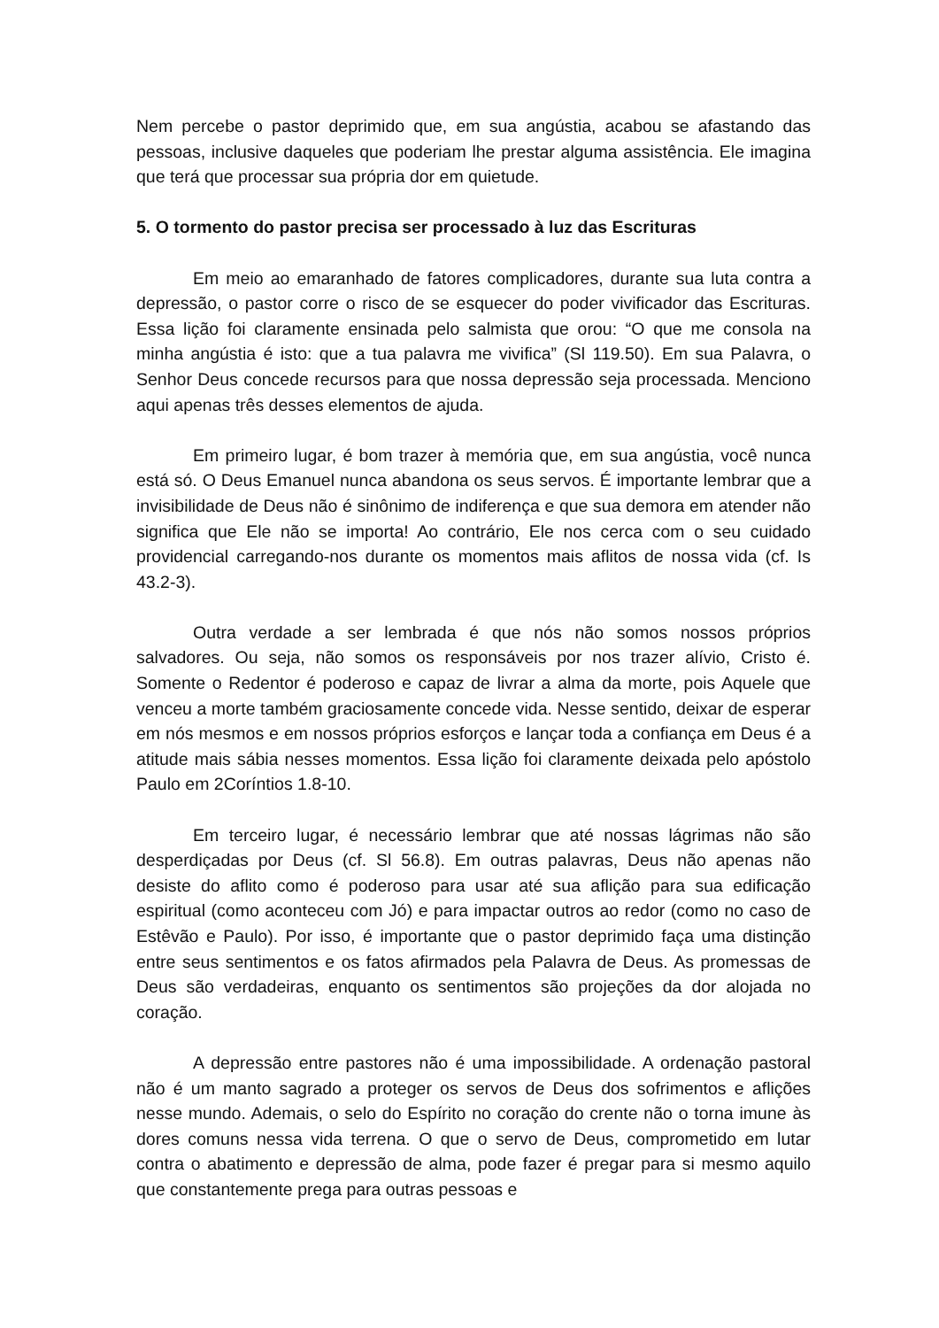Nem percebe o pastor deprimido que, em sua angústia, acabou se afastando das pessoas, inclusive daqueles que poderiam lhe prestar alguma assistência. Ele imagina que terá que processar sua própria dor em quietude.
5. O tormento do pastor precisa ser processado à luz das Escrituras
Em meio ao emaranhado de fatores complicadores, durante sua luta contra a depressão, o pastor corre o risco de se esquecer do poder vivificador das Escrituras. Essa lição foi claramente ensinada pelo salmista que orou: “O que me consola na minha angústia é isto: que a tua palavra me vivifica” (Sl 119.50). Em sua Palavra, o Senhor Deus concede recursos para que nossa depressão seja processada. Menciono aqui apenas três desses elementos de ajuda.
Em primeiro lugar, é bom trazer à memória que, em sua angústia, você nunca está só. O Deus Emanuel nunca abandona os seus servos. É importante lembrar que a invisibilidade de Deus não é sinônimo de indiferença e que sua demora em atender não significa que Ele não se importa! Ao contrário, Ele nos cerca com o seu cuidado providencial carregando-nos durante os momentos mais aflitos de nossa vida (cf. Is 43.2-3).
Outra verdade a ser lembrada é que nós não somos nossos próprios salvadores. Ou seja, não somos os responsáveis por nos trazer alívio, Cristo é. Somente o Redentor é poderoso e capaz de livrar a alma da morte, pois Aquele que venceu a morte também graciosamente concede vida. Nesse sentido, deixar de esperar em nós mesmos e em nossos próprios esforços e lançar toda a confiança em Deus é a atitude mais sábia nesses momentos. Essa lição foi claramente deixada pelo apóstolo Paulo em 2Coríntios 1.8-10.
Em terceiro lugar, é necessário lembrar que até nossas lágrimas não são desperdiçadas por Deus (cf. Sl 56.8). Em outras palavras, Deus não apenas não desiste do aflito como é poderoso para usar até sua aflição para sua edificação espiritual (como aconteceu com Jó) e para impactar outros ao redor (como no caso de Estêvão e Paulo). Por isso, é importante que o pastor deprimido faça uma distinção entre seus sentimentos e os fatos afirmados pela Palavra de Deus. As promessas de Deus são verdadeiras, enquanto os sentimentos são projeções da dor alojada no coração.
A depressão entre pastores não é uma impossibilidade. A ordenação pastoral não é um manto sagrado a proteger os servos de Deus dos sofrimentos e aflições nesse mundo. Ademais, o selo do Espírito no coração do crente não o torna imune às dores comuns nessa vida terrena. O que o servo de Deus, comprometido em lutar contra o abatimento e depressão de alma, pode fazer é pregar para si mesmo aquilo que constantemente prega para outras pessoas e